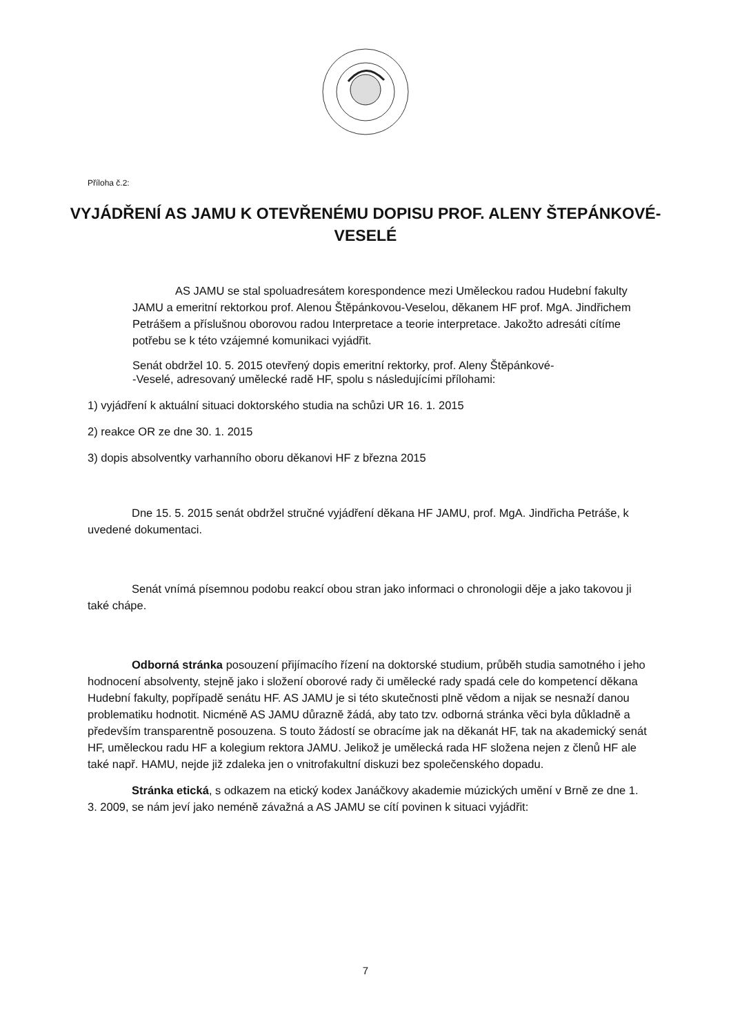Příloha č.2:
VYJÁDŘENÍ AS JAMU K OTEVŘENÉMU DOPISU PROF. ALENY ŠTEPÁNKOVÉ-VESELÉ
AS JAMU se stal spoluadresátem korespondence mezi Uměleckou radou Hudební fakulty JAMU a emeritní rektorkou prof. Alenou Štěpánkovou-Veselou, děkanem HF prof. MgA. Jindřichem Petrášem a příslušnou oborovou radou Interpretace a teorie interpretace. Jakožto adresáti cítíme potřebu se k této vzájemné komunikaci vyjádřit.
Senát obdržel 10. 5. 2015 otevřený dopis emeritní rektorky, prof. Aleny Štěpánkové-
-Veselé, adresovaný umělecké radě HF, spolu s následujícími přílohami:
1) vyjádření k aktuální situaci doktorského studia na schůzi UR 16. 1. 2015
2) reakce OR ze dne 30. 1. 2015
3) dopis absolventky varhanního oboru děkanovi HF z března 2015
Dne 15. 5. 2015 senát obdržel stručné vyjádření děkana HF JAMU, prof. MgA. Jindřicha Petráše, k uvedené dokumentaci.
Senát vnímá písemnou podobu reakcí obou stran jako informaci o chronologii děje a jako takovou ji také chápe.
Odborná stránka posouzení přijímacího řízení na doktorské studium, průběh studia samotného i jeho hodnocení absolventy, stejně jako i složení oborové rady či umělecké rady spadá cele do kompetencí děkana Hudební fakulty, popřípadě senátu HF. AS JAMU je si této skutečnosti plně vědom a nijak se nesnaží danou problematiku hodnotit. Nicméně AS JAMU důrazně žádá, aby tato tzv. odborná stránka věci byla důkladně a především transparentně posouzena. S touto žádostí se obracíme jak na děkanát HF, tak na akademický senát HF, uměleckou radu HF a kolegium rektora JAMU. Jelikož je umělecká rada HF složena nejen z členů HF ale také např. HAMU, nejde již zdaleka jen o vnitrofakultní diskuzi bez společenského dopadu.
Stránka etická, s odkazem na etický kodex Janáčkovy akademie múzických umění v Brně ze dne 1. 3. 2009, se nám jeví jako neméně závažná a AS JAMU se cítí povinen k situaci vyjádřit:
7